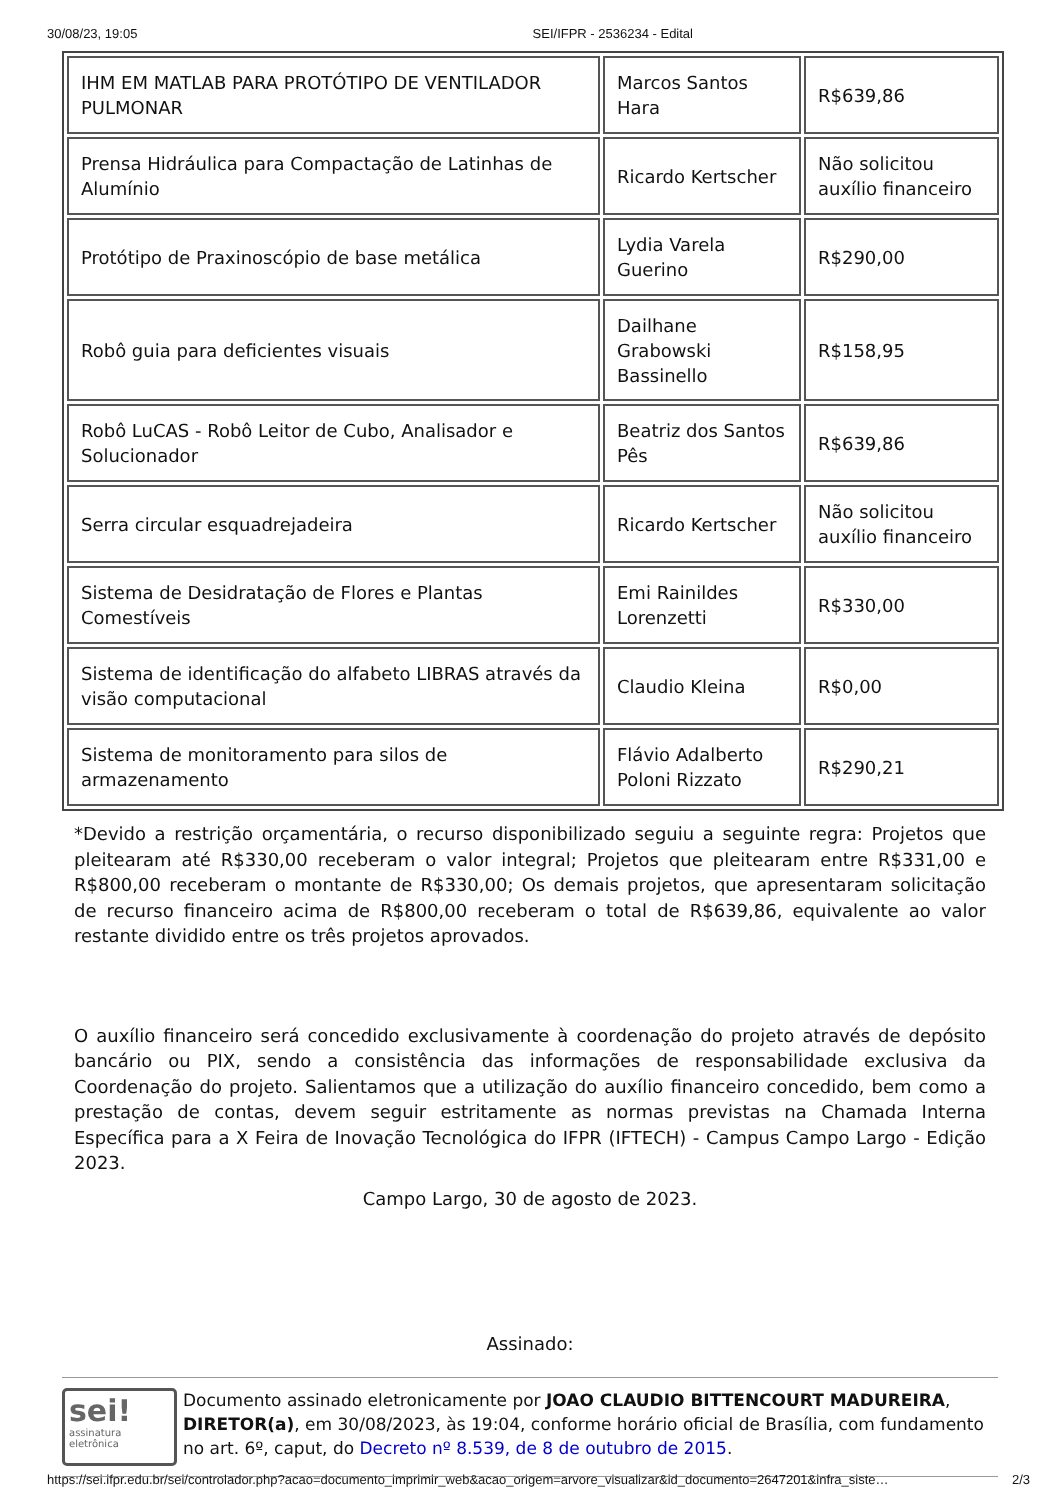30/08/23, 19:05 SEI/IFPR - 2536234 - Edital
| IHM EM MATLAB PARA PROTÓTIPO DE VENTILADOR PULMONAR | Marcos Santos Hara | R$639,86 |
| Prensa Hidráulica para Compactação de Latinhas de Alumínio | Ricardo Kertscher | Não solicitou auxílio financeiro |
| Protótipo de Praxinoscópio de base metálica | Lydia Varela Guerino | R$290,00 |
| Robô guia para deficientes visuais | Dailhane Grabowski Bassinello | R$158,95 |
| Robô LuCAS - Robô Leitor de Cubo, Analisador e Solucionador | Beatriz dos Santos Pês | R$639,86 |
| Serra circular esquadrejadeira | Ricardo Kertscher | Não solicitou auxílio financeiro |
| Sistema de Desidratação de Flores e Plantas Comestíveis | Emi Rainildes Lorenzetti | R$330,00 |
| Sistema de identificação do alfabeto LIBRAS através da visão computacional | Claudio Kleina | R$0,00 |
| Sistema de monitoramento para silos de armazenamento | Flávio Adalberto Poloni Rizzato | R$290,21 |
*Devido a restrição orçamentária, o recurso disponibilizado seguiu a seguinte regra: Projetos que pleitearam até R$330,00 receberam o valor integral; Projetos que pleitearam entre R$331,00 e R$800,00 receberam o montante de R$330,00; Os demais projetos, que apresentaram solicitação de recurso financeiro acima de R$800,00 receberam o total de R$639,86, equivalente ao valor restante dividido entre os três projetos aprovados.
O auxílio financeiro será concedido exclusivamente à coordenação do projeto através de depósito bancário ou PIX, sendo a consistência das informações de responsabilidade exclusiva da Coordenação do projeto. Salientamos que a utilização do auxílio financeiro concedido, bem como a prestação de contas, devem seguir estritamente as normas previstas na Chamada Interna Específica para a X Feira de Inovação Tecnológica do IFPR (IFTECH) - Campus Campo Largo - Edição 2023.
Campo Largo, 30 de agosto de 2023.
Assinado:
sei!
assinatura
eletrônica
Documento assinado eletronicamente por JOAO CLAUDIO BITTENCOURT MADUREIRA, DIRETOR(a), em 30/08/2023, às 19:04, conforme horário oficial de Brasília, com fundamento no art. 6º, caput, do Decreto nº 8.539, de 8 de outubro de 2015.
https://sei.ifpr.edu.br/sei/controlador.php?acao=documento_imprimir_web&acao_origem=arvore_visualizar&id_documento=2647201&infra_siste… 2/3